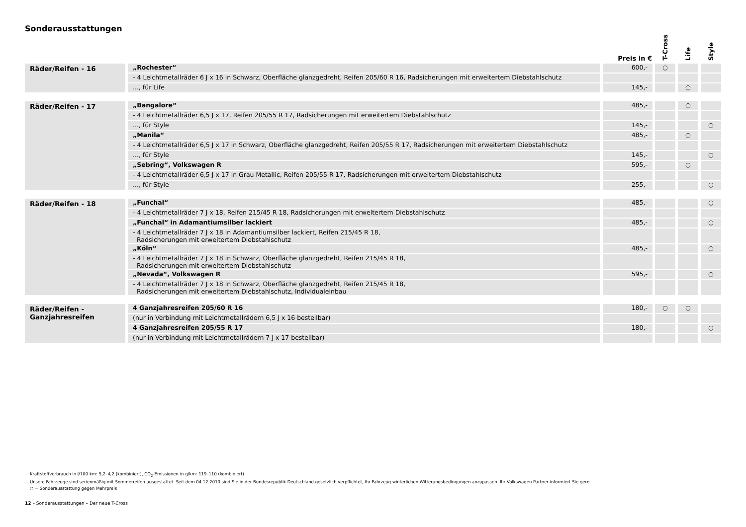Sonderausstattungen
| | | Preis in € | T-Cross | Life | Style |
| --- | --- | --- | --- | --- | --- |
| Räder/Reifen - 16 | „Rochester“ | 600,- | ○ | | |
| | - 4 Leichtmetallräder 6 J x 16 in Schwarz, Oberfläche glanzgedreht, Reifen 205/60 R 16, Radsicherungen mit erweitertem Diebstahlschutz | | | | |
| | ..., für Life | 145,- | | ○ | |
| Räder/Reifen - 17 | „Bangalore“ | 485,- | | ○ | |
| | - 4 Leichtmetallräder 6,5 J x 17, Reifen 205/55 R 17, Radsicherungen mit erweitertem Diebstahlschutz | | | | |
| | ..., für Style | 145,- | | | ○ |
| | „Manila“ | 485,- | | ○ | |
| | - 4 Leichtmetallräder 6,5 J x 17 in Schwarz, Oberfläche glanzgedreht, Reifen 205/55 R 17, Radsicherungen mit erweitertem Diebstahlschutz | | | | |
| | ..., für Style | 145,- | | | ○ |
| | „Sebring“, Volkswagen R | 595,- | | ○ | |
| | - 4 Leichtmetallräder 6,5 J x 17 in Grau Metallic, Reifen 205/55 R 17, Radsicherungen mit erweitertem Diebstahlschutz | | | | |
| | ..., für Style | 255,- | | | ○ |
| Räder/Reifen - 18 | „Funchal“ | 485,- | | | ○ |
| | - 4 Leichtmetallräder 7 J x 18, Reifen 215/45 R 18, Radsicherungen mit erweitertem Diebstahlschutz | | | | |
| | „Funchal“ in Adamantiumsilber lackiert | 485,- | | | ○ |
| | - 4 Leichtmetallräder 7 J x 18 in Adamantiumsilber lackiert, Reifen 215/45 R 18, Radsicherungen mit erweitertem Diebstahlschutz | | | | |
| | „Köln“ | 485,- | | | ○ |
| | - 4 Leichtmetallräder 7 J x 18 in Schwarz, Oberfläche glanzgedreht, Reifen 215/45 R 18, Radsicherungen mit erweitertem Diebstahlschutz | | | | |
| | „Nevada“, Volkswagen R | 595,- | | | ○ |
| | - 4 Leichtmetallräder 7 J x 18 in Schwarz, Oberfläche glanzgedreht, Reifen 215/45 R 18, Radsicherungen mit erweitertem Diebstahlschutz, Individualeinbau | | | | |
| Räder/Reifen - Ganzjahresreifen | 4 Ganzjahresreifen 205/60 R 16 | 180,- | ○ | ○ | |
| | (nur in Verbindung mit Leichtmetallrädern 6,5 J x 16 bestellbar) | | | | |
| | 4 Ganzjahresreifen 205/55 R 17 | 180,- | | | ○ |
| | (nur in Verbindung mit Leichtmetallrädern 7 J x 17 bestellbar) | | | | |
Kraftstoffverbrauch in l/100 km: 5,2–4,2 (kombiniert), CO<sub>2</sub>-Emissionen in g/km: 119–110 (kombiniert)
Unsere Fahrzeuge sind serienmäßig mit Sommerreifen ausgestattet. Seit dem 04.12.2010 sind Sie in der Bundesrepublik Deutschland gesetzlich verpflichtet, Ihr Fahrzeug winterlichen Witterungsbedingungen anzupassen. Ihr Volkswagen Partner informiert Sie gern.
○ = Sonderausstattung gegen Mehrpreis
12 – Sonderausstattungen – Der neue T-Cross